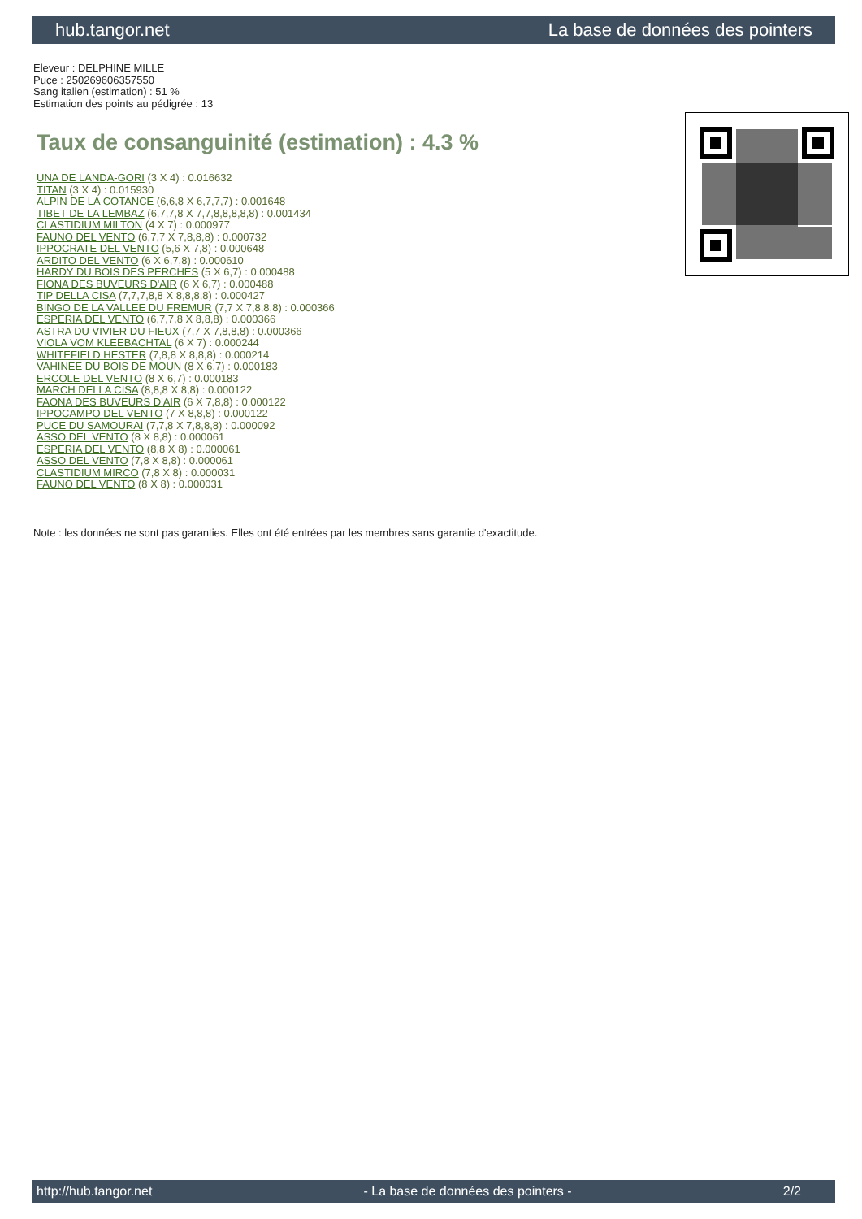hub.tangor.net La base de données des pointers
Eleveur : DELPHINE MILLE
Puce : 250269606357550
Sang italien (estimation) : 51 %
Estimation des points au pédigrée : 13
Taux de consanguinité (estimation) : 4.3 %
UNA DE LANDA-GORI (3 X 4) : 0.016632
TITAN (3 X 4) : 0.015930
ALPIN DE LA COTANCE (6,6,8 X 6,7,7,7) : 0.001648
TIBET DE LA LEMBAZ (6,7,7,8 X 7,7,8,8,8,8,8) : 0.001434
CLASTIDIUM MILTON (4 X 7) : 0.000977
FAUNO DEL VENTO (6,7,7 X 7,8,8,8) : 0.000732
IPPOCRATE DEL VENTO (5,6 X 7,8) : 0.000648
ARDITO DEL VENTO (6 X 6,7,8) : 0.000610
HARDY DU BOIS DES PERCHES (5 X 6,7) : 0.000488
FIONA DES BUVEURS D'AIR (6 X 6,7) : 0.000488
TIP DELLA CISA (7,7,7,8,8 X 8,8,8,8) : 0.000427
BINGO DE LA VALLEE DU FREMUR (7,7 X 7,8,8,8) : 0.000366
ESPERIA DEL VENTO (6,7,7,8 X 8,8,8) : 0.000366
ASTRA DU VIVIER DU FIEUX (7,7 X 7,8,8,8) : 0.000366
VIOLA VOM KLEEBACHTAL (6 X 7) : 0.000244
WHITEFIELD HESTER (7,8,8 X 8,8,8) : 0.000214
VAHINEE DU BOIS DE MOUN (8 X 6,7) : 0.000183
ERCOLE DEL VENTO (8 X 6,7) : 0.000183
MARCH DELLA CISA (8,8,8 X 8,8) : 0.000122
FAONA DES BUVEURS D'AIR (6 X 7,8,8) : 0.000122
IPPOCAMPO DEL VENTO (7 X 8,8,8) : 0.000122
PUCE DU SAMOURAI (7,7,8 X 7,8,8,8) : 0.000092
ASSO DEL VENTO (8 X 8,8) : 0.000061
ESPERIA DEL VENTO (8,8 X 8) : 0.000061
ASSO DEL VENTO (7,8 X 8,8) : 0.000061
CLASTIDIUM MIRCO (7,8 X 8) : 0.000031
FAUNO DEL VENTO (8 X 8) : 0.000031
Note : les données ne sont pas garanties. Elles ont été entrées par les membres sans garantie d'exactitude.
http://hub.tangor.net - La base de données des pointers - 2/2